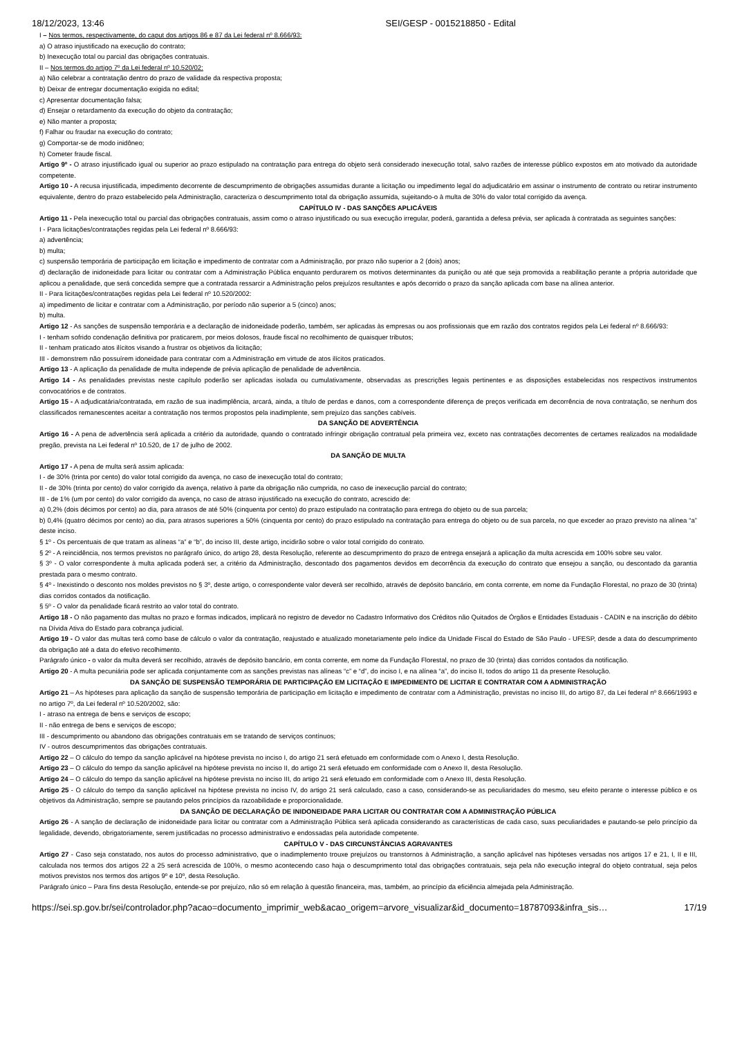18/12/2023, 13:46 SEI/GESP - 0015218850 - Edital
I – Nos termos, respectivamente, do caput dos artigos 86 e 87 da Lei federal nº 8.666/93:
a) O atraso injustificado na execução do contrato;
b) Inexecução total ou parcial das obrigações contratuais.
II – Nos termos do artigo 7º da Lei federal nº 10.520/02:
a) Não celebrar a contratação dentro do prazo de validade da respectiva proposta;
b) Deixar de entregar documentação exigida no edital;
c) Apresentar documentação falsa;
d) Ensejar o retardamento da execução do objeto da contratação;
e) Não manter a proposta;
f) Falhar ou fraudar na execução do contrato;
g) Comportar-se de modo inidôneo;
h) Cometer fraude fiscal.
Artigo 9º - O atraso injustificado igual ou superior ao prazo estipulado na contratação para entrega do objeto será considerado inexecução total, salvo razões de interesse público expostos em ato motivado da autoridade competente.
Artigo 10 - A recusa injustificada, impedimento decorrente de descumprimento de obrigações assumidas durante a licitação ou impedimento legal do adjudicatário em assinar o instrumento de contrato ou retirar instrumento equivalente, dentro do prazo estabelecido pela Administração, caracteriza o descumprimento total da obrigação assumida, sujeitando-o à multa de 30% do valor total corrigido da avença.
CAPÍTULO IV - DAS SANÇÕES APLICÁVEIS
Artigo 11 - Pela inexecução total ou parcial das obrigações contratuais, assim como o atraso injustificado ou sua execução irregular, poderá, garantida a defesa prévia, ser aplicada à contratada as seguintes sanções:
I - Para licitações/contratações regidas pela Lei federal nº 8.666/93:
a) advertência;
b) multa;
c) suspensão temporária de participação em licitação e impedimento de contratar com a Administração, por prazo não superior a 2 (dois) anos;
d) declaração de inidoneidade para licitar ou contratar com a Administração Pública enquanto perdurarem os motivos determinantes da punição ou até que seja promovida a reabilitação perante a própria autoridade que aplicou a penalidade, que será concedida sempre que a contratada ressarcir a Administração pelos prejuízos resultantes e após decorrido o prazo da sanção aplicada com base na alínea anterior.
II - Para licitações/contratações regidas pela Lei federal nº 10.520/2002:
a) impedimento de licitar e contratar com a Administração, por período não superior a 5 (cinco) anos;
b) multa.
Artigo 12 - As sanções de suspensão temporária e a declaração de inidoneidade poderão, também, ser aplicadas às empresas ou aos profissionais que em razão dos contratos regidos pela Lei federal nº 8.666/93:
I - tenham sofrido condenação definitiva por praticarem, por meios dolosos, fraude fiscal no recolhimento de quaisquer tributos;
II - tenham praticado atos ilícitos visando a frustrar os objetivos da licitação;
III - demonstrem não possuírem idoneidade para contratar com a Administração em virtude de atos ilícitos praticados.
Artigo 13 - A aplicação da penalidade de multa independe de prévia aplicação de penalidade de advertência.
Artigo 14 - As penalidades previstas neste capítulo poderão ser aplicadas isolada ou cumulativamente, observadas as prescrições legais pertinentes e as disposições estabelecidas nos respectivos instrumentos convocatórios e de contratos.
Artigo 15 - A adjudicatária/contratada, em razão de sua inadimplência, arcará, ainda, a título de perdas e danos, com a correspondente diferença de preços verificada em decorrência de nova contratação, se nenhum dos classificados remanescentes aceitar a contratação nos termos propostos pela inadimplente, sem prejuízo das sanções cabíveis.
DA SANÇÃO DE ADVERTÊNCIA
Artigo 16 - A pena de advertência será aplicada a critério da autoridade, quando o contratado infringir obrigação contratual pela primeira vez, exceto nas contratações decorrentes de certames realizados na modalidade pregão, prevista na Lei federal nº 10.520, de 17 de julho de 2002.
DA SANÇÃO DE MULTA
Artigo 17 - A pena de multa será assim aplicada:
I - de 30% (trinta por cento) do valor total corrigido da avença, no caso de inexecução total do contrato;
II - de 30% (trinta por cento) do valor corrigido da avença, relativo à parte da obrigação não cumprida, no caso de inexecução parcial do contrato;
III - de 1% (um por cento) do valor corrigido da avença, no caso de atraso injustificado na execução do contrato, acrescido de:
a) 0,2% (dois décimos por cento) ao dia, para atrasos de até 50% (cinquenta por cento) do prazo estipulado na contratação para entrega do objeto ou de sua parcela;
b) 0,4% (quatro décimos por cento) ao dia, para atrasos superiores a 50% (cinquenta por cento) do prazo estipulado na contratação para entrega do objeto ou de sua parcela, no que exceder ao prazo previsto na alínea “a” deste inciso.
§ 1º - Os percentuais de que tratam as alíneas “a” e “b”, do inciso III, deste artigo, incidirão sobre o valor total corrigido do contrato.
§ 2º - A reincidência, nos termos previstos no parágrafo único, do artigo 28, desta Resolução, referente ao descumprimento do prazo de entrega ensejará a aplicação da multa acrescida em 100% sobre seu valor.
§ 3º - O valor correspondente à multa aplicada poderá ser, a critério da Administração, descontado dos pagamentos devidos em decorrência da execução do contrato que ensejou a sanção, ou descontado da garantia prestada para o mesmo contrato.
§ 4º - Inexistindo o desconto nos moldes previstos no § 3º, deste artigo, o correspondente valor deverá ser recolhido, através de depósito bancário, em conta corrente, em nome da Fundação Florestal, no prazo de 30 (trinta) dias corridos contados da notificação.
§ 5º - O valor da penalidade ficará restrito ao valor total do contrato.
Artigo 18 - O não pagamento das multas no prazo e formas indicados, implicará no registro de devedor no Cadastro Informativo dos Créditos não Quitados de Órgãos e Entidades Estaduais - CADIN e na inscrição do débito na Dívida Ativa do Estado para cobrança judicial.
Artigo 19 - O valor das multas terá como base de cálculo o valor da contratação, reajustado e atualizado monetariamente pelo índice da Unidade Fiscal do Estado de São Paulo - UFESP, desde a data do descumprimento da obrigação até a data do efetivo recolhimento.
Parágrafo único - o valor da multa deverá ser recolhido, através de depósito bancário, em conta corrente, em nome da Fundação Florestal, no prazo de 30 (trinta) dias corridos contados da notificação.
Artigo 20 - A multa pecuniária pode ser aplicada conjuntamente com as sanções previstas nas alíneas “c” e “d”, do inciso I, e na alínea “a”, do inciso II, todos do artigo 11 da presente Resolução.
DA SANÇÃO DE SUSPENSÃO TEMPORÁRIA DE PARTICIPAÇÃO EM LICITAÇÃO E IMPEDIMENTO DE LICITAR E CONTRATAR COM A ADMINISTRAÇÃO
Artigo 21 – As hipóteses para aplicação da sanção de suspensão temporária de participação em licitação e impedimento de contratar com a Administração, previstas no inciso III, do artigo 87, da Lei federal nº 8.666/1993 e no artigo 7º, da Lei federal nº 10.520/2002, são:
I - atraso na entrega de bens e serviços de escopo;
II - não entrega de bens e serviços de escopo;
III - descumprimento ou abandono das obrigações contratuais em se tratando de serviços contínuos;
IV - outros descumprimentos das obrigações contratuais.
Artigo 22 – O cálculo do tempo da sanção aplicável na hipótese prevista no inciso I, do artigo 21 será efetuado em conformidade com o Anexo I, desta Resolução.
Artigo 23 – O cálculo do tempo da sanção aplicável na hipótese prevista no inciso II, do artigo 21 será efetuado em conformidade com o Anexo II, desta Resolução.
Artigo 24 – O cálculo do tempo da sanção aplicável na hipótese prevista no inciso III, do artigo 21 será efetuado em conformidade com o Anexo III, desta Resolução.
Artigo 25 - O cálculo do tempo da sanção aplicável na hipótese prevista no inciso IV, do artigo 21 será calculado, caso a caso, considerando-se as peculiaridades do mesmo, seu efeito perante o interesse público e os objetivos da Administração, sempre se pautando pelos princípios da razoabilidade e proporcionalidade.
DA SANÇÃO DE DECLARAÇÃO DE INIDONEIDADE PARA LICITAR OU CONTRATAR COM A ADMINISTRAÇÃO PÚBLICA
Artigo 26 - A sanção de declaração de inidoneidade para licitar ou contratar com a Administração Pública será aplicada considerando as características de cada caso, suas peculiaridades e pautando-se pelo princípio da legalidade, devendo, obrigatoriamente, serem justificadas no processo administrativo e endossadas pela autoridade competente.
CAPÍTULO V - DAS CIRCUNSTÂNCIAS AGRAVANTES
Artigo 27 - Caso seja constatado, nos autos do processo administrativo, que o inadimplemento trouxe prejuízos ou transtornos à Administração, a sanção aplicável nas hipóteses versadas nos artigos 17 e 21, I, II e III, calculada nos termos dos artigos 22 a 25 será acrescida de 100%, o mesmo acontecendo caso haja o descumprimento total das obrigações contratuais, seja pela não execução integral do objeto contratual, seja pelos motivos previstos nos termos dos artigos 9º e 10º, desta Resolução.
Parágrafo único – Para fins desta Resolução, entende-se por prejuízo, não só em relação à questão financeira, mas, também, ao princípio da eficiência almejada pela Administração.
https://sei.sp.gov.br/sei/controlador.php?acao=documento_imprimir_web&acao_origem=arvore_visualizar&id_documento=18787093&infra_sis… 17/19